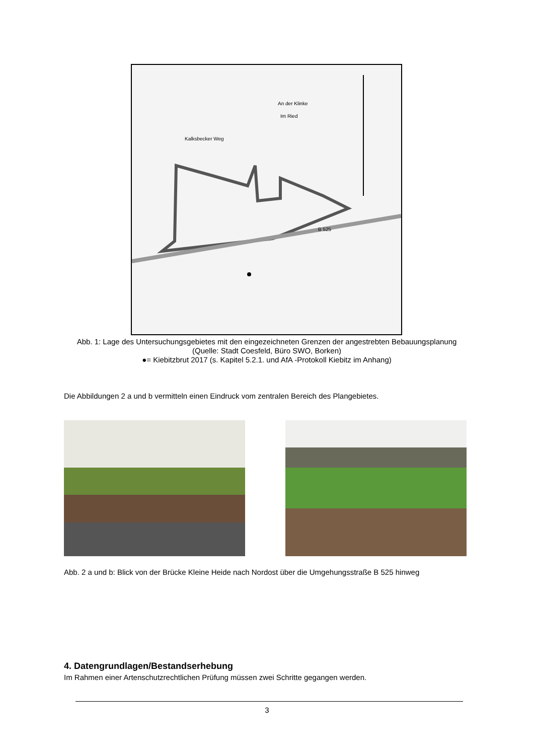An der Klinke
Im Ried
Kalksbecker Weg
B 525
Abb. 1: Lage des Untersuchungsgebietes mit den eingezeichneten Grenzen der angestrebten Bebauungsplanung (Quelle: Stadt Coesfeld, Büro SWO, Borken)
●= Kiebitzbrut 2017 (s. Kapitel 5.2.1. und AfA -Protokoll Kiebitz im Anhang)
Die Abbildungen 2 a und b vermitteln einen Eindruck vom zentralen Bereich des Plangebietes.
Abb. 2 a und b: Blick von der Brücke Kleine Heide nach Nordost über die Umgehungsstraße B 525 hinweg
4. Datengrundlagen/Bestandserhebung
Im Rahmen einer Artenschutzrechtlichen Prüfung müssen zwei Schritte gegangen werden.
3